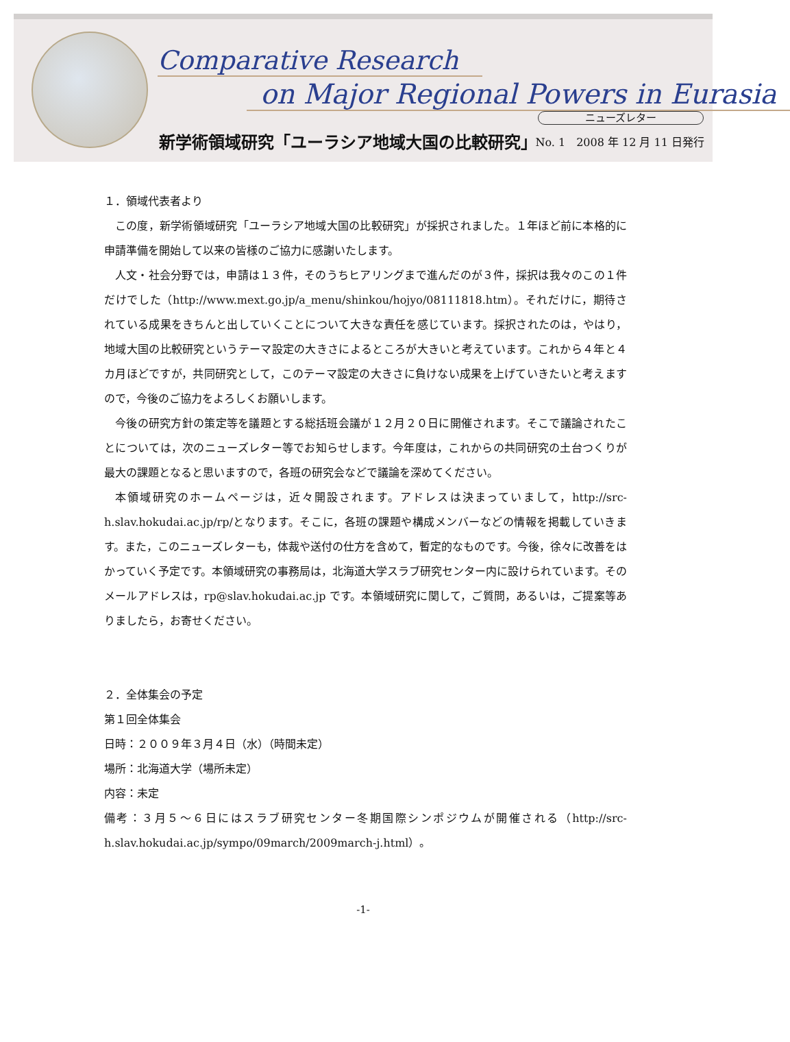Comparative Research
on Major Regional Powers in Eurasia
ニューズレター
新学術領域研究「ユーラシア地域大国の比較研究」
No. 1　2008 年 12 月 11 日発行
１．領域代表者より
この度，新学術領域研究「ユーラシア地域大国の比較研究」が採択されました。１年ほど前に本格的に申請準備を開始して以来の皆様のご協力に感謝いたします。
人文・社会分野では，申請は１３件，そのうちヒアリングまで進んだのが３件，採択は我々のこの１件だけでした（http://www.mext.go.jp/a_menu/shinkou/hojyo/08111818.htm）。それだけに，期待されている成果をきちんと出していくことについて大きな責任を感じています。採択されたのは，やはり，地域大国の比較研究というテーマ設定の大きさによるところが大きいと考えています。これから４年と４カ月ほどですが，共同研究として，このテーマ設定の大きさに負けない成果を上げていきたいと考えますので，今後のご協力をよろしくお願いします。
今後の研究方針の策定等を議題とする総括班会議が１２月２０日に開催されます。そこで議論されたことについては，次のニューズレター等でお知らせします。今年度は，これからの共同研究の土台つくりが最大の課題となると思いますので，各班の研究会などで議論を深めてください。
本領域研究のホームページは，近々開設されます。アドレスは決まっていまして，http://src-h.slav.hokudai.ac.jp/rp/となります。そこに，各班の課題や構成メンバーなどの情報を掲載していきます。また，このニューズレターも，体裁や送付の仕方を含めて，暫定的なものです。今後，徐々に改善をはかっていく予定です。本領域研究の事務局は，北海道大学スラブ研究センター内に設けられています。そのメールアドレスは，rp@slav.hokudai.ac.jp です。本領域研究に関して，ご質問，あるいは，ご提案等ありましたら，お寄せください。
２．全体集会の予定
第１回全体集会
日時：２００９年３月４日（水）（時間未定）
場所：北海道大学（場所未定）
内容：未定
備考：３月５～６日にはスラブ研究センター冬期国際シンポジウムが開催される（http://src-h.slav.hokudai.ac.jp/sympo/09march/2009march-j.html）。
-1-